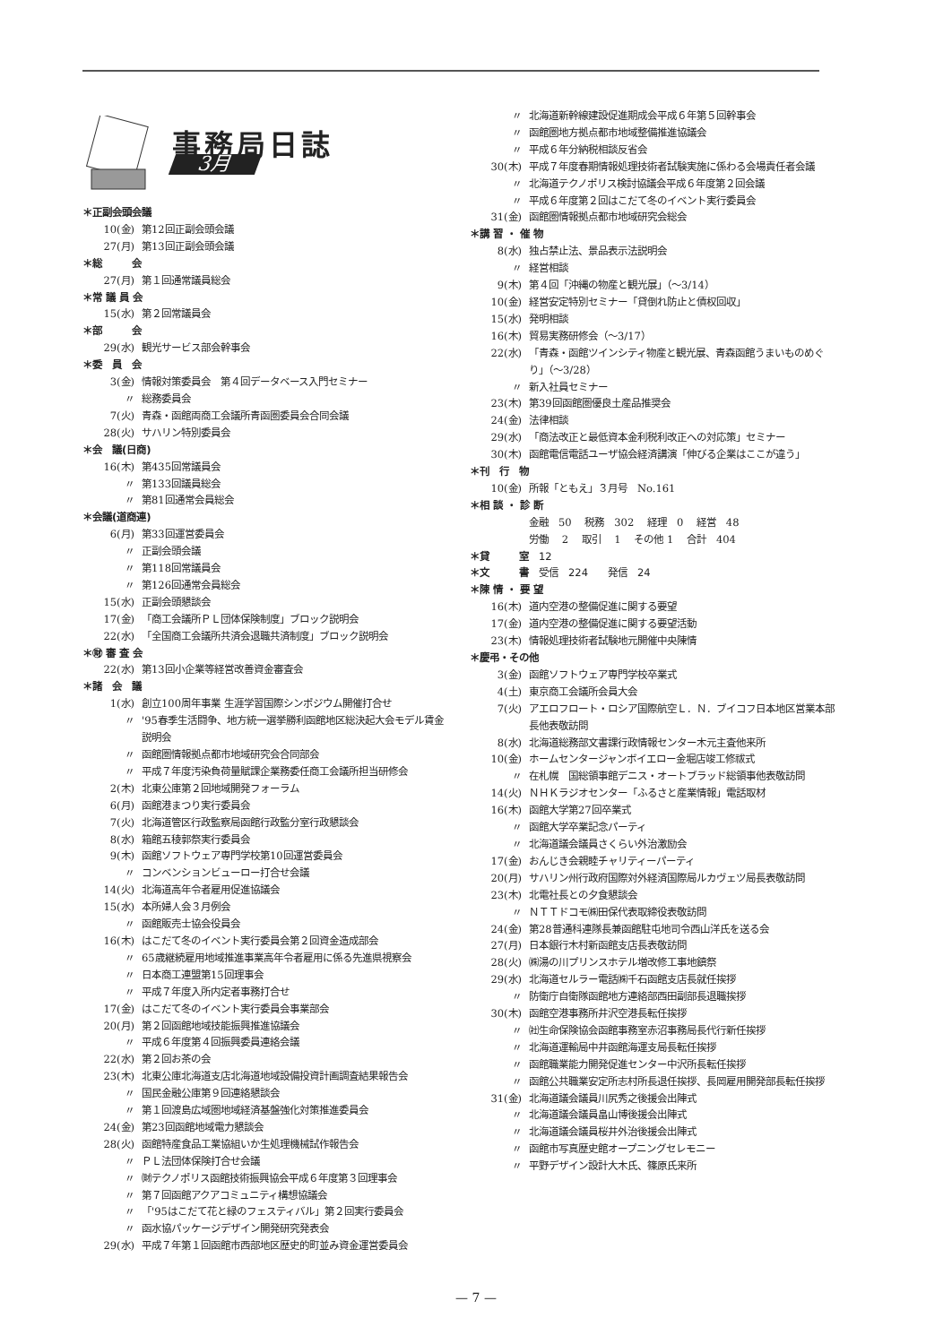事務局日誌
3月
＊正副会頭会議
10(金) 第12回正副会頭会議
27(月) 第13回正副会頭会議
＊総　　　会
27(月) 第１回通常議員総会
＊常 議 員 会
15(水) 第２回常議員会
＊部　　　会
29(水) 観光サービス部会幹事会
＊委　員　会
3(金) 情報対策委員会　第４回データベース入門セミナー
〃 総務委員会
7(火) 青森・函館両商工会議所青函圏委員会合同会議
28(火) サハリン特別委員会
＊会　議(日商)
16(木) 第435回常議員会
〃 第133回議員総会
〃 第81回通常会員総会
＊会議(道商連)
6(月) 第33回運営委員会
〃 正副会頭会議
〃 第118回常議員会
〃 第126回通常会員総会
15(水) 正副会頭懇談会
17(金) 「商工会議所ＰＬ団体保険制度」ブロック説明会
22(水) 「全国商工会議所共済会退職共済制度」ブロック説明会
＊㊖ 審 査 会
22(水) 第13回小企業等経営改善資金審査会
＊諸　会　議
1(水) 創立100周年事業 生涯学習国際シンポジウム開催打合せ
〃 '95春季生活闘争、地方統一選挙勝利函館地区総決起大会モデル賃金説明会
〃 函館圏情報拠点都市地域研究会合同部会
〃 平成７年度汚染負荷量賦課企業務委任商工会議所担当研修会
2(木) 北東公庫第２回地域開発フォーラム
6(月) 函館港まつり実行委員会
7(火) 北海道管区行政監察局函館行政監分室行政懇談会
8(水) 箱館五稜郭祭実行委員会
9(木) 函館ソフトウェア専門学校第10回運営委員会
〃 コンベンションビューロー打合せ会議
14(火) 北海道高年令者雇用促進協議会
15(水) 本所婦人会３月例会
〃 函館販売士協会役員会
16(木) はこだて冬のイベント実行委員会第２回資金造成部会
〃 65歳継続雇用地域推進事業高年令者雇用に係る先進県視察会
〃 日本商工連盟第15回理事会
〃 平成７年度入所内定者事務打合せ
17(金) はこだて冬のイベント実行委員会事業部会
20(月) 第２回函館地域技能振興推進協議会
〃 平成６年度第４回振興委員連絡会議
22(水) 第２回お茶の会
23(木) 北東公庫北海道支店北海道地域設備投資計画調査結果報告会
〃 国民金融公庫第９回連絡懇談会
〃 第１回渡島広域圏地域経済基盤強化対策推進委員会
24(金) 第23回函館地域電力懇談会
28(火) 函館特産食品工業協組いか生処理機械試作報告会
〃 ＰＬ法団体保険打合せ会議
〃 ㈶テクノポリス函館技術振興協会平成６年度第３回理事会
〃 第７回函館アクアコミュニティ構想協議会
〃 「'95はこだて花と緑のフェスティバル」第２回実行委員会
〃 函水協パッケージデザイン開発研究発表会
29(水) 平成７年第１回函館市西部地区歴史的町並み資金運営委員会
〃 北海道新幹線建設促進期成会平成６年第５回幹事会
〃 函館圏地方拠点都市地域整備推進協議会
〃 平成６年分納税相談反省会
30(木) 平成７年度春期情報処理技術者試験実施に係わる会場責任者会議
〃 北海道テクノポリス検討協議会平成６年度第２回会議
〃 平成６年度第２回はこだて冬のイベント実行委員会
31(金) 函館圏情報拠点都市地域研究会総会
＊講 習 ・ 催 物
8(水) 独占禁止法、景品表示法説明会
〃 経営相談
9(木) 第４回「沖縄の物産と観光展」（～3/14）
10(金) 経営安定特別セミナー「貸倒れ防止と債权回収」
15(水) 発明相談
16(木) 貿易実務研修会（～3/17）
22(水) 「青森・函館ツインシティ物産と観光展、青森函館うまいものめぐり」（～3/28）
〃 新入社員セミナー
23(木) 第39回函館圏優良土産品推奨会
24(金) 法律相談
29(水) 「商法改正と最低資本金利税利改正への対応策」セミナー
30(木) 函館電信電話ユーザ協会経済講演「伸びる企業はここが違う」
＊刊　行　物
10(金) 所報「ともえ」３月号　No.161
＊相 談 ・ 診 断
金融　50　 税務　302　 経理　0　 経営　48
労働　 2　 取引　 1　 その他 1　 合計　404
＊貸　　　室　12
＊文　　　書　受信　224　　発信　24
＊陳 情 ・ 要 望
16(木) 道内空港の整備促進に関する要望
17(金) 道内空港の整備促進に関する要望活動
23(木) 情報処理技術者試験地元開催中央陳情
＊慶弔・その他
3(金) 函館ソフトウェア専門学校卒業式
4(土) 東京商工会議所会員大会
7(火) アエロフロート・ロシア国際航空Ｌ．Ｎ．ブイコフ日本地区営業本部長他表敬訪問
8(水) 北海道総務部文書課行政情報センター木元主査他来所
10(金) ホームセンタージャンボイエロー金堀店竣工修祓式
〃 在札幌　国総領事館デニス・オートブラッド総領事他表敬訪問
14(火) ＮＨＫラジオセンター「ふるさと産業情報」電話取材
16(木) 函館大学第27回卒業式
〃 函館大学卒業記念パーティ
〃 北海道議会議員さくらい外治激励会
17(金) おんじき会親睦チャリティーパーティ
20(月) サハリン州行政府国際対外経済国際局ルカヴェツ局長表敬訪問
23(木) 北電社長との夕食懇談会
〃 ＮＴＴドコモ㈱田保代表取締役表敬訪問
24(金) 第28普通科連隊長兼函館駐屯地司令西山洋氏を送る会
27(月) 日本銀行木村新函館支店長表敬訪問
28(火) ㈱湯の川プリンスホテル増改修工事地鎮祭
29(水) 北海道セルラー電話㈱千石函館支店長就任挨拶
〃 防衛庁自衛隊函館地方連絡部西田副部長退職挨拶
30(木) 函館空港事務所井沢空港長転任挨拶
〃 ㈳生命保険協会函館事務室赤沼事務局長代行新任挨拶
〃 北海道運輸局中井函館海運支局長転任挨拶
〃 函館職業能力開発促進センター中沢所長転任挨拶
〃 函館公共職業安定所志村所長退任挨拶、長岡雇用開発部長転任挨拶
31(金) 北海道議会議員川尻秀之後援会出陣式
〃 北海道議会議員畠山博後援会出陣式
〃 北海道議会議員桜井外治後援会出陣式
〃 函館市写真歴史館オープニングセレモニー
〃 平野デザイン設計大木氏、篠原氏来所
— 7 —